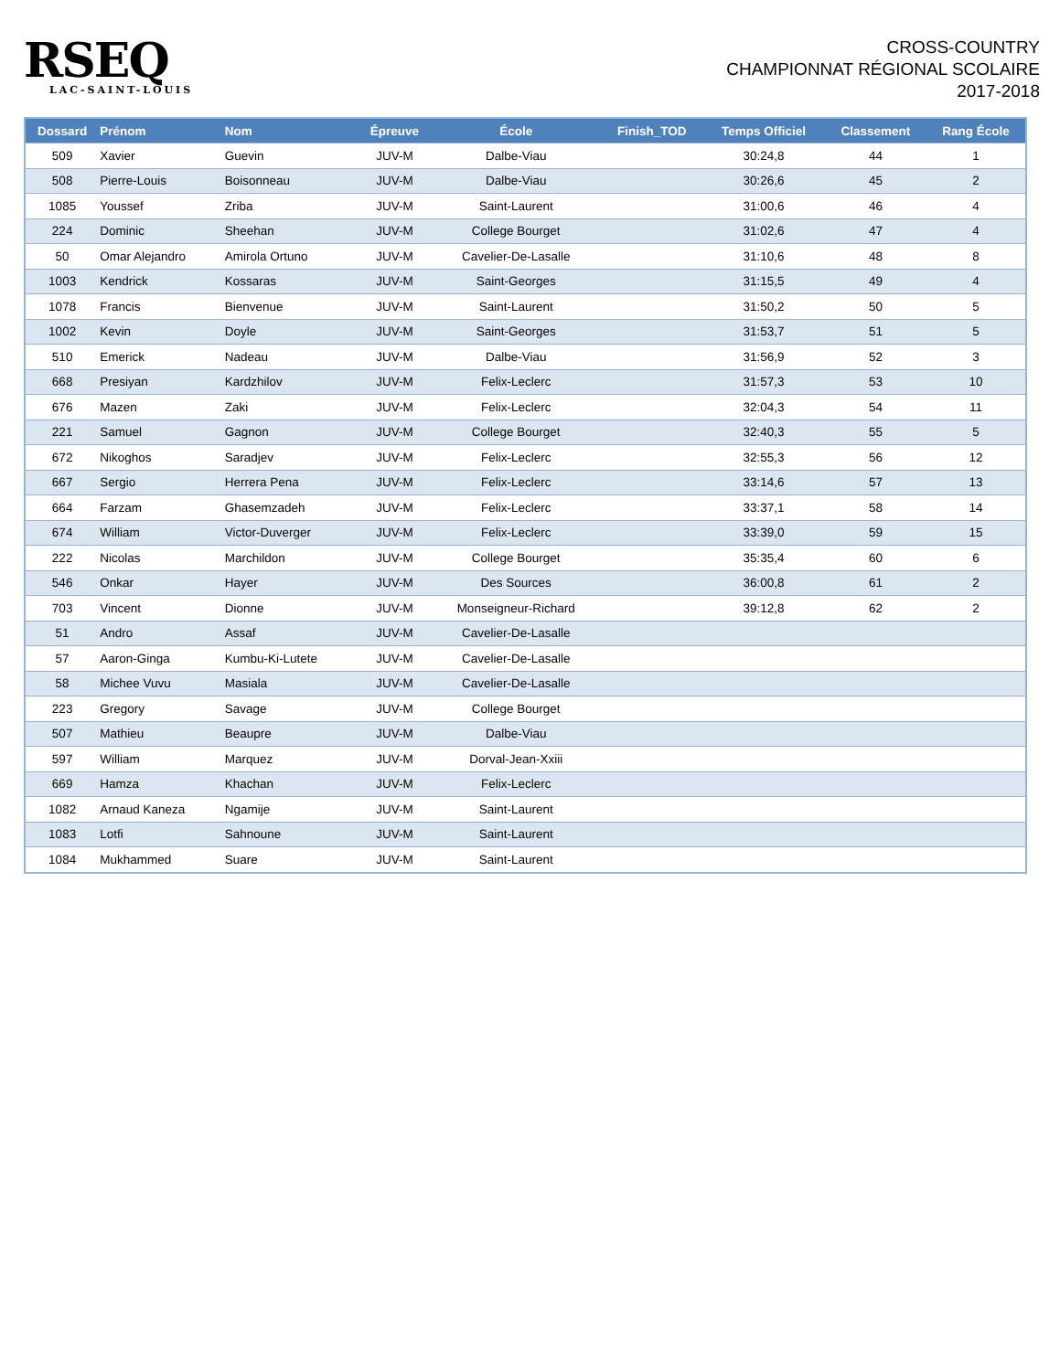RSEQ
LAC-SAINT-LOUIS
CROSS-COUNTRY
CHAMPIONNAT RÉGIONAL SCOLAIRE
2017-2018
| Dossard | Prénom | Nom | Épreuve | École | Finish_TOD | Temps Officiel | Classement | Rang École |
| --- | --- | --- | --- | --- | --- | --- | --- | --- |
| 509 | Xavier | Guevin | JUV-M | Dalbe-Viau | | 30:24,8 | 44 | 1 |
| 508 | Pierre-Louis | Boisonneau | JUV-M | Dalbe-Viau | | 30:26,6 | 45 | 2 |
| 1085 | Youssef | Zriba | JUV-M | Saint-Laurent | | 31:00,6 | 46 | 4 |
| 224 | Dominic | Sheehan | JUV-M | College Bourget | | 31:02,6 | 47 | 4 |
| 50 | Omar Alejandro | Amirola Ortuno | JUV-M | Cavelier-De-Lasalle | | 31:10,6 | 48 | 8 |
| 1003 | Kendrick | Kossaras | JUV-M | Saint-Georges | | 31:15,5 | 49 | 4 |
| 1078 | Francis | Bienvenue | JUV-M | Saint-Laurent | | 31:50,2 | 50 | 5 |
| 1002 | Kevin | Doyle | JUV-M | Saint-Georges | | 31:53,7 | 51 | 5 |
| 510 | Emerick | Nadeau | JUV-M | Dalbe-Viau | | 31:56,9 | 52 | 3 |
| 668 | Presiyan | Kardzhilov | JUV-M | Felix-Leclerc | | 31:57,3 | 53 | 10 |
| 676 | Mazen | Zaki | JUV-M | Felix-Leclerc | | 32:04,3 | 54 | 11 |
| 221 | Samuel | Gagnon | JUV-M | College Bourget | | 32:40,3 | 55 | 5 |
| 672 | Nikoghos | Saradjev | JUV-M | Felix-Leclerc | | 32:55,3 | 56 | 12 |
| 667 | Sergio | Herrera Pena | JUV-M | Felix-Leclerc | | 33:14,6 | 57 | 13 |
| 664 | Farzam | Ghasemzadeh | JUV-M | Felix-Leclerc | | 33:37,1 | 58 | 14 |
| 674 | William | Victor-Duverger | JUV-M | Felix-Leclerc | | 33:39,0 | 59 | 15 |
| 222 | Nicolas | Marchildon | JUV-M | College Bourget | | 35:35,4 | 60 | 6 |
| 546 | Onkar | Hayer | JUV-M | Des Sources | | 36:00,8 | 61 | 2 |
| 703 | Vincent | Dionne | JUV-M | Monseigneur-Richard | | 39:12,8 | 62 | 2 |
| 51 | Andro | Assaf | JUV-M | Cavelier-De-Lasalle | | | | |
| 57 | Aaron-Ginga | Kumbu-Ki-Lutete | JUV-M | Cavelier-De-Lasalle | | | | |
| 58 | Michee Vuvu | Masiala | JUV-M | Cavelier-De-Lasalle | | | | |
| 223 | Gregory | Savage | JUV-M | College Bourget | | | | |
| 507 | Mathieu | Beaupre | JUV-M | Dalbe-Viau | | | | |
| 597 | William | Marquez | JUV-M | Dorval-Jean-Xxiii | | | | |
| 669 | Hamza | Khachan | JUV-M | Felix-Leclerc | | | | |
| 1082 | Arnaud Kaneza | Ngamije | JUV-M | Saint-Laurent | | | | |
| 1083 | Lotfi | Sahnoune | JUV-M | Saint-Laurent | | | | |
| 1084 | Mukhammed | Suare | JUV-M | Saint-Laurent | | | | |